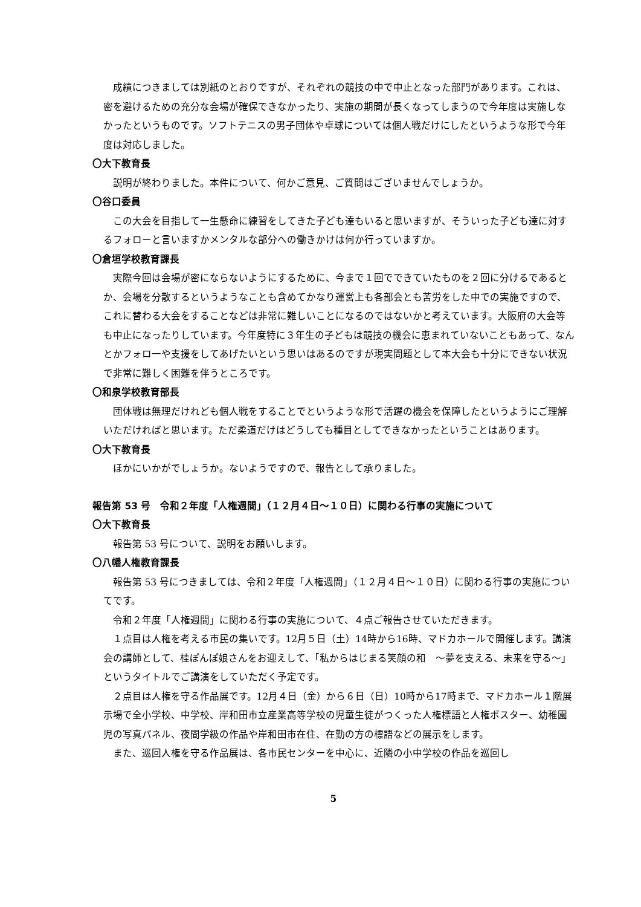成績につきましては別紙のとおりですが、それぞれの競技の中で中止となった部門があります。これは、密を避けるための充分な会場が確保できなかったり、実施の期間が長くなってしまうので今年度は実施しなかったというものです。ソフトテニスの男子団体や卓球については個人戦だけにしたというような形で今年度は対応しました。
〇大下教育長
説明が終わりました。本件について、何かご意見、ご質問はございませんでしょうか。
〇谷口委員
この大会を目指して一生懸命に練習をしてきた子ども達もいると思いますが、そういった子ども達に対するフォローと言いますかメンタルな部分への働きかけは何か行っていますか。
〇倉垣学校教育課長
実際今回は会場が密にならないようにするために、今まで１回でできていたものを２回に分けるであるとか、会場を分散するというようなことも含めてかなり運営上も各部会とも苦労をした中での実施ですので、これに替わる大会をすることなどは非常に難しいことになるのではないかと考えています。大阪府の大会等も中止になったりしています。今年度特に３年生の子どもは競技の機会に恵まれていないこともあって、なんとかフォロ一や支援をしてあげたいという思いはあるのですが現実問題として本大会も十分にできない状況で非常に難しく困難を伴うところです。
〇和泉学校教育部長
団体戦は無理だけれども個人戦をすることでというような形で活躍の機会を保障したというようにご理解いただければと思います。ただ柔道だけはどうしても種目としてできなかったということはあります。
〇大下教育長
ほかにいかがでしょうか。ないようですので、報告として承りました。
報告第 53 号　令和２年度「人権週間」（１２月４日～１０日）に関わる行事の実施について
〇大下教育長
報告第 53 号について、説明をお願いします。
〇八幡人権教育課長
報告第 53 号につきましては、令和２年度「人権週間」（１２月４日～１０日）に関わる行事の実施についてです。
令和２年度「人権週間」に関わる行事の実施について、４点ご報告させていただきます。
１点目は人権を考える市民の集いです。12月５日（土）14時から16時、マドカホールで開催します。講演会の講師として、桂ぽんぽ娘さんをお迎えして、「私からはじまる笑顔の和　～夢を支える、未来を守る～」というタイトルでご講演をしていただく予定です。
２点目は人権を守る作品展です。12月４日（金）から６日（日）10時から17時まで、マドカホール１階展示場で全小学校、中学校、岸和田市立産業高等学校の児童生徒がつくった人権標語と人権ポスター、幼稚園児の写真パネル、夜間学級の作品や岸和田市在住、在勤の方の標語などの展示をします。
また、巡回人権を守る作品展は、各市民センターを中心に、近隣の小中学校の作品を巡回し
5